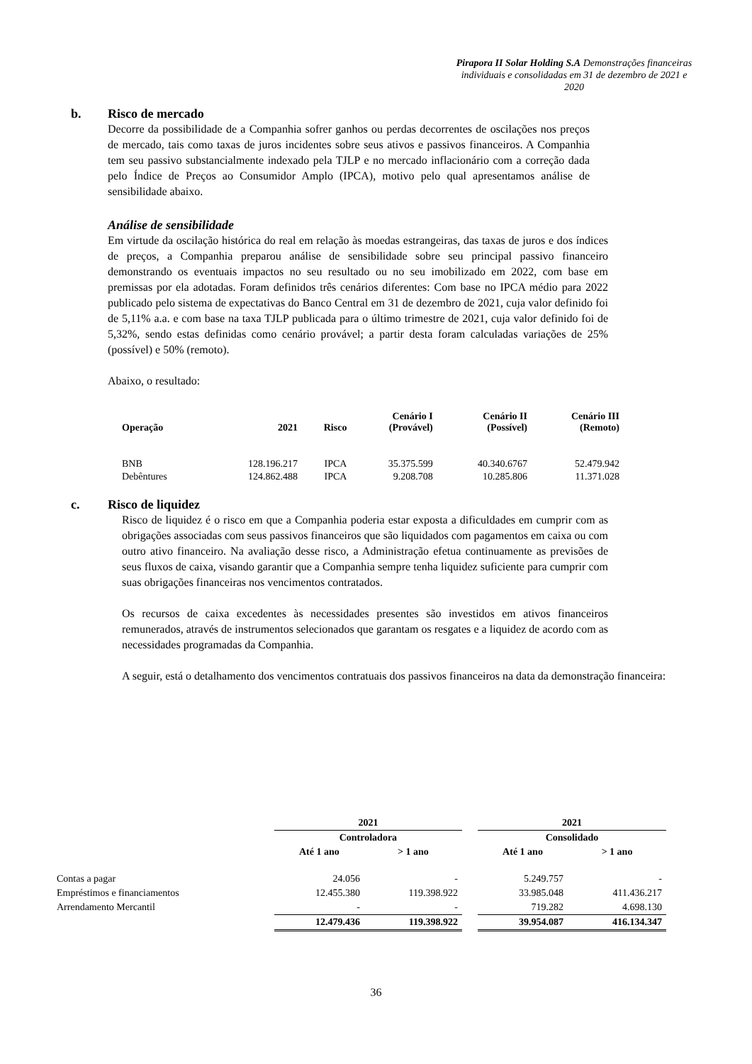Pirapora II Solar Holding S.A Demonstrações financeiras individuais e consolidadas em 31 de dezembro de 2021 e 2020
b. Risco de mercado
Decorre da possibilidade de a Companhia sofrer ganhos ou perdas decorrentes de oscilações nos preços de mercado, tais como taxas de juros incidentes sobre seus ativos e passivos financeiros. A Companhia tem seu passivo substancialmente indexado pela TJLP e no mercado inflacionário com a correção dada pelo Índice de Preços ao Consumidor Amplo (IPCA), motivo pelo qual apresentamos análise de sensibilidade abaixo.
Análise de sensibilidade
Em virtude da oscilação histórica do real em relação às moedas estrangeiras, das taxas de juros e dos índices de preços, a Companhia preparou análise de sensibilidade sobre seu principal passivo financeiro demonstrando os eventuais impactos no seu resultado ou no seu imobilizado em 2022, com base em premissas por ela adotadas. Foram definidos três cenários diferentes: Com base no IPCA médio para 2022 publicado pelo sistema de expectativas do Banco Central em 31 de dezembro de 2021, cuja valor definido foi de 5,11% a.a. e com base na taxa TJLP publicada para o último trimestre de 2021, cuja valor definido foi de 5,32%, sendo estas definidas como cenário provável; a partir desta foram calculadas variações de 25% (possível) e 50% (remoto).
Abaixo, o resultado:
| Operação | 2021 | Risco | Cenário I (Provável) | Cenário II (Possível) | Cenário III (Remoto) |
| --- | --- | --- | --- | --- | --- |
| BNB | 128.196.217 | IPCA | 35.375.599 | 40.340.6767 | 52.479.942 |
| Debêntures | 124.862.488 | IPCA | 9.208.708 | 10.285.806 | 11.371.028 |
c. Risco de liquidez
Risco de liquidez é o risco em que a Companhia poderia estar exposta a dificuldades em cumprir com as obrigações associadas com seus passivos financeiros que são liquidados com pagamentos em caixa ou com outro ativo financeiro. Na avaliação desse risco, a Administração efetua continuamente as previsões de seus fluxos de caixa, visando garantir que a Companhia sempre tenha liquidez suficiente para cumprir com suas obrigações financeiras nos vencimentos contratados.
Os recursos de caixa excedentes às necessidades presentes são investidos em ativos financeiros remunerados, através de instrumentos selecionados que garantam os resgates e a liquidez de acordo com as necessidades programadas da Companhia.
A seguir, está o detalhamento dos vencimentos contratuais dos passivos financeiros na data da demonstração financeira:
| | 2021 | | | 2021 | |
| --- | --- | --- | --- | --- | --- |
| | Controladora | | | Consolidado | |
| | Até 1 ano | > 1 ano | | Até 1 ano | > 1 ano |
| Contas a pagar | 24.056 | - | | 5.249.757 | - |
| Empréstimos e financiamentos | 12.455.380 | 119.398.922 | | 33.985.048 | 411.436.217 |
| Arrendamento Mercantil | - | - | | 719.282 | 4.698.130 |
| | 12.479.436 | 119.398.922 | | 39.954.087 | 416.134.347 |
36